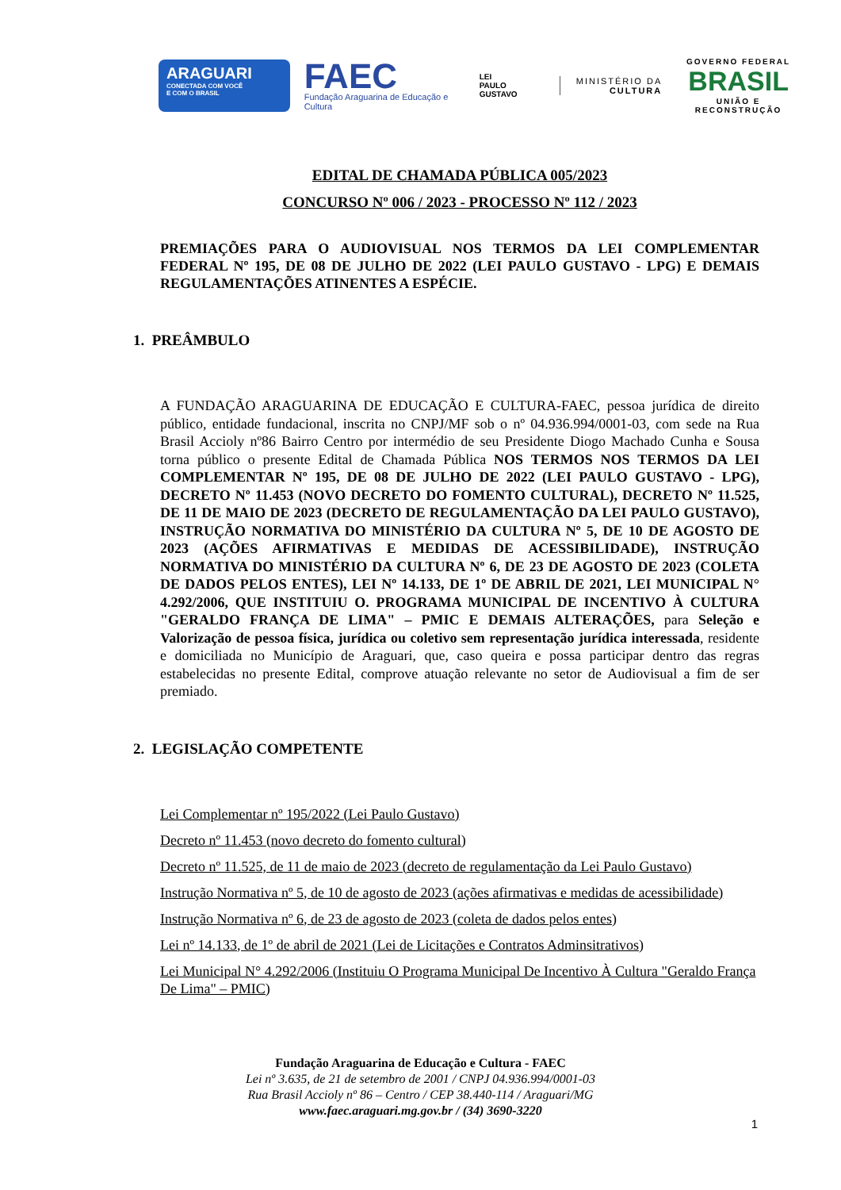ARAGUARI
CONECTADA COM VOCÊ
E COM O BRASIL
FAEC
Fundação Araguarina de Educação e Cultura
LEI
PAULO
GUSTAVO
MINISTÉRIO DA
CULTURA
GOVERNO FEDERAL
BRASIL
UNIÃO E RECONSTRUÇÃO
EDITAL DE CHAMADA PÚBLICA 005/2023
CONCURSO Nº 006 / 2023 - PROCESSO Nº 112 / 2023
PREMIAÇÕES PARA O AUDIOVISUAL NOS TERMOS DA LEI COMPLEMENTAR FEDERAL Nº 195, DE 08 DE JULHO DE 2022 (LEI PAULO GUSTAVO - LPG) E DEMAIS REGULAMENTAÇÕES ATINENTES A ESPÉCIE.
1. PREÂMBULO
A FUNDAÇÃO ARAGUARINA DE EDUCAÇÃO E CULTURA-FAEC, pessoa jurídica de direito público, entidade fundacional, inscrita no CNPJ/MF sob o nº 04.936.994/0001-03, com sede na Rua Brasil Accioly nº86 Bairro Centro por intermédio de seu Presidente Diogo Machado Cunha e Sousa torna público o presente Edital de Chamada Pública NOS TERMOS NOS TERMOS DA LEI COMPLEMENTAR Nº 195, DE 08 DE JULHO DE 2022 (LEI PAULO GUSTAVO - LPG), DECRETO Nº 11.453 (NOVO DECRETO DO FOMENTO CULTURAL), DECRETO Nº 11.525, DE 11 DE MAIO DE 2023 (DECRETO DE REGULAMENTAÇÃO DA LEI PAULO GUSTAVO), INSTRUÇÃO NORMATIVA DO MINISTÉRIO DA CULTURA Nº 5, DE 10 DE AGOSTO DE 2023 (AÇÕES AFIRMATIVAS E MEDIDAS DE ACESSIBILIDADE), INSTRUÇÃO NORMATIVA DO MINISTÉRIO DA CULTURA Nº 6, DE 23 DE AGOSTO DE 2023 (COLETA DE DADOS PELOS ENTES), LEI Nº 14.133, DE 1º DE ABRIL DE 2021, LEI MUNICIPAL N° 4.292/2006, QUE INSTITUIU O. PROGRAMA MUNICIPAL DE INCENTIVO À CULTURA "GERALDO FRANÇA DE LIMA" – PMIC E DEMAIS ALTERAÇÕES, para Seleção e Valorização de pessoa física, jurídica ou coletivo sem representação jurídica interessada, residente e domiciliada no Município de Araguari, que, caso queira e possa participar dentro das regras estabelecidas no presente Edital, comprove atuação relevante no setor de Audiovisual a fim de ser premiado.
2. LEGISLAÇÃO COMPETENTE
Lei Complementar nº 195/2022 (Lei Paulo Gustavo)
Decreto nº 11.453 (novo decreto do fomento cultural)
Decreto nº 11.525, de 11 de maio de 2023 (decreto de regulamentação da Lei Paulo Gustavo)
Instrução Normativa nº 5, de 10 de agosto de 2023 (ações afirmativas e medidas de acessibilidade)
Instrução Normativa nº 6, de 23 de agosto de 2023 (coleta de dados pelos entes)
Lei nº 14.133, de 1º de abril de 2021 (Lei de Licitações e Contratos Adminsitrativos)
Lei Municipal N° 4.292/2006 (Instituiu O Programa Municipal De Incentivo À Cultura "Geraldo França De Lima" – PMIC)
Fundação Araguarina de Educação e Cultura - FAEC
Lei nº 3.635, de 21 de setembro de 2001 / CNPJ 04.936.994/0001-03
Rua Brasil Accioly nº 86 – Centro / CEP 38.440-114 / Araguari/MG
www.faec.araguari.mg.gov.br / (34) 3690-3220
1